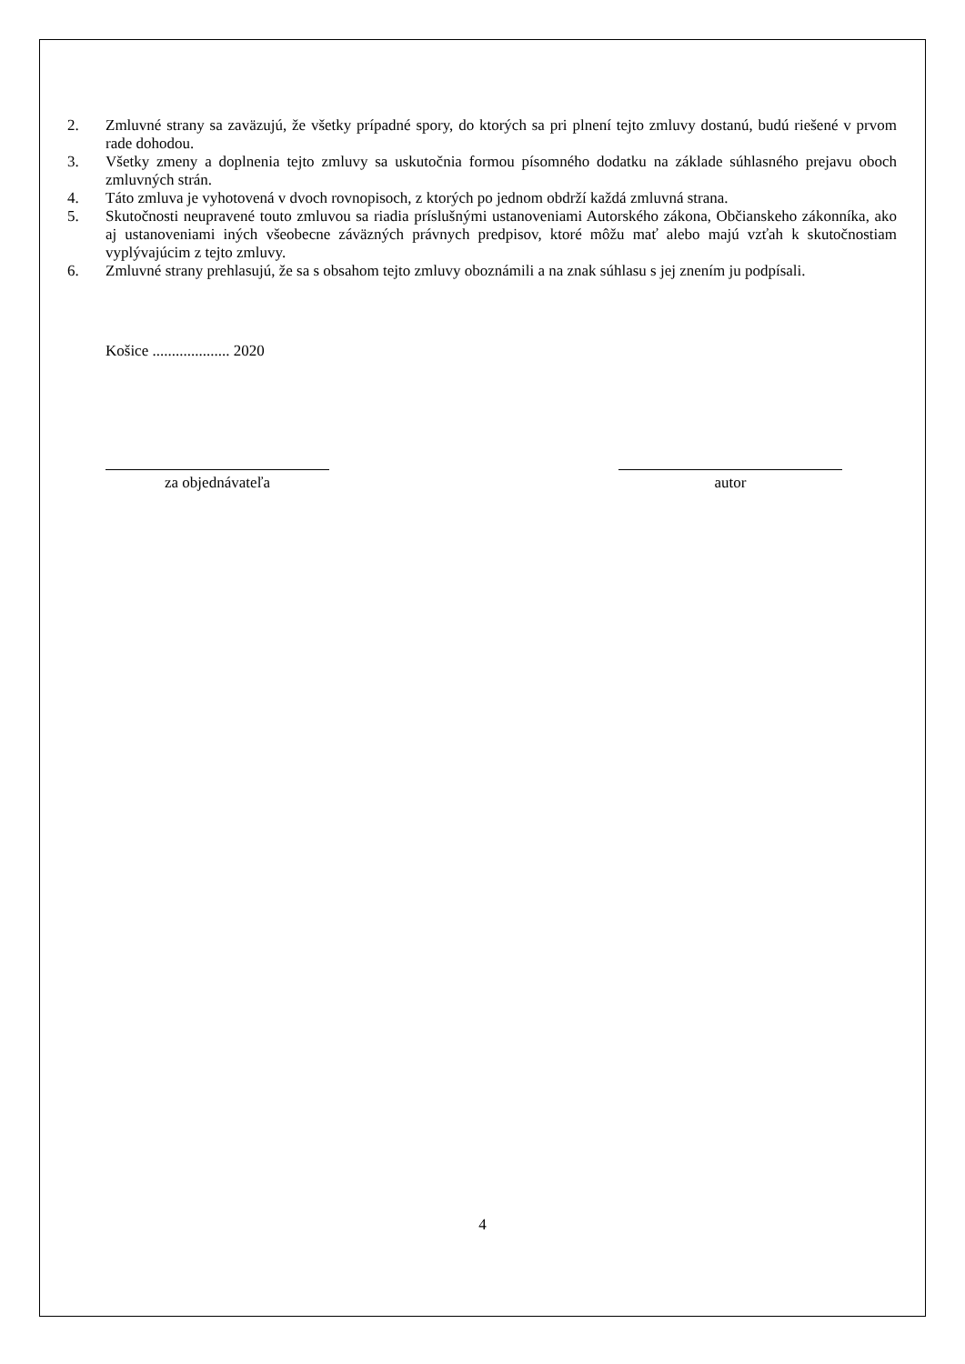2. Zmluvné strany sa zaväzujú, že všetky prípadné spory, do ktorých sa pri plnení tejto zmluvy dostanú, budú riešené v prvom rade dohodou.
3. Všetky zmeny a doplnenia tejto zmluvy sa uskutočnia formou písomného dodatku na základe súhlasného prejavu oboch zmluvných strán.
4. Táto zmluva je vyhotovená v dvoch rovnopisoch, z ktorých po jednom obdrží každá zmluvná strana.
5. Skutočnosti neupravené touto zmluvou sa riadia príslušnými ustanoveniami Autorského zákona, Občianskeho zákonníka, ako aj ustanoveniami iných všeobecne záväzných právnych predpisov, ktoré môžu mať alebo majú vzťah k skutočnostiam vyplývajúcim z tejto zmluvy.
6. Zmluvné strany prehlasujú, že sa s obsahom tejto zmluvy oboznámili a na znak súhlasu s jej znením ju podpísali.
Košice .................... 2020
za objednávateľa autor
4